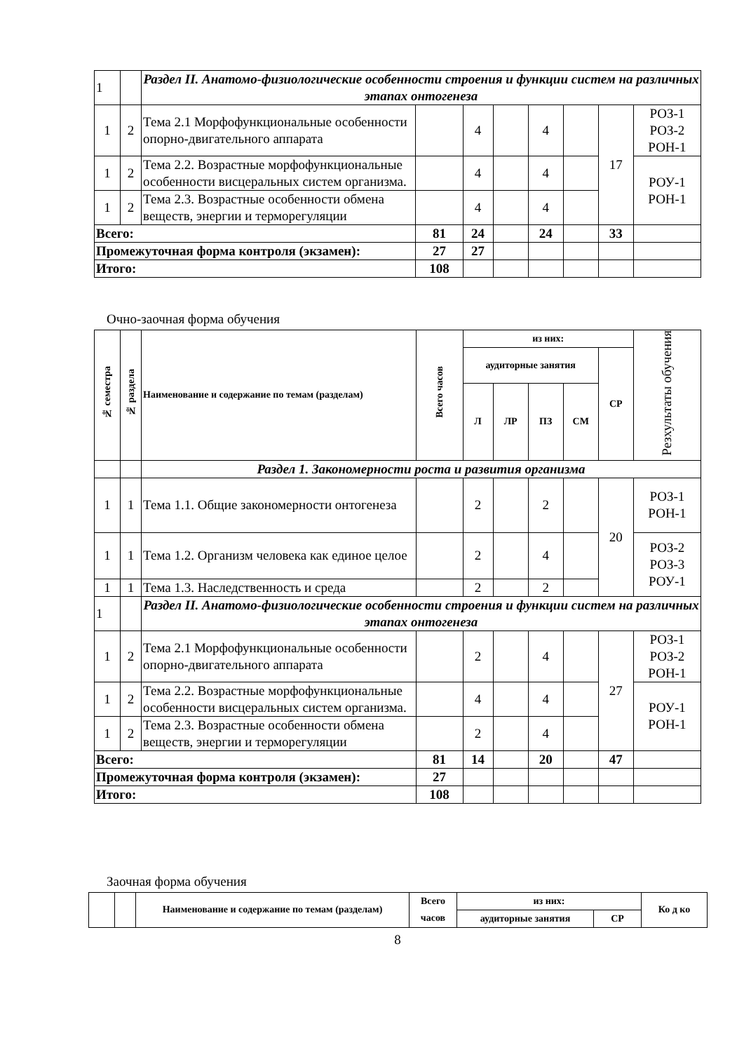| 1 | | Раздел II. Анатомо-физиологические особенности строения и функции систем на различных этапах онтогенеза | | | | | | | |
| 1 | 2 | Тема 2.1 Морфофункциональные особенности опорно-двигательного аппарата | | 4 | | 4 | | 17 | РОЗ-1 РОЗ-2 РОН-1 |
| 1 | 2 | Тема 2.2. Возрастные морфофункциональные особенности висцеральных систем организма. | | 4 | | 4 | | | РОУ-1 РОН-1 |
| 1 | 2 | Тема 2.3. Возрастные особенности обмена веществ, энергии и терморегуляции | | 4 | | 4 | | | |
| Всего: | | | 81 | 24 | | 24 | | 33 | |
| Промежуточная форма контроля (экзамен): | | | 27 | 27 | | | | | |
| Итого: | | | 108 | | | | | | |
Очно-заочная форма обучения
| № семестра | № раздела | Наименование и содержание по темам (разделам) | Всего часов | из них: | | | | | Резхультаты обучения |
| --- | --- | --- | --- | --- | --- | --- | --- | --- | --- |
| | | | | аудиторные занятия | | | | СР | |
| | | | | Л | ЛР | ПЗ | СМ | | |
| | | Раздел 1. Закономерности роста и развития организма | | | | | | | |
| 1 | 1 | Тема 1.1. Общие закономерности онтогенеза | | 2 | | 2 | | 20 | РОЗ-1 РОН-1 |
| 1 | 1 | Тема 1.2. Организм человека как единое целое | | 2 | | 4 | | | РОЗ-2 РОЗ-3 РОУ-1 |
| 1 | 1 | Тема 1.3. Наследственность и среда | | 2 | | 2 | | | |
| 1 | | Раздел II. Анатомо-физиологические особенности строения и функции систем на различных этапах онтогенеза | | | | | | | |
| 1 | 2 | Тема 2.1 Морфофункциональные особенности опорно-двигательного аппарата | | 2 | | 4 | | 27 | РОЗ-1 РОЗ-2 РОН-1 |
| 1 | 2 | Тема 2.2. Возрастные морфофункциональные особенности висцеральных систем организма. | | 4 | | 4 | | | РОУ-1 РОН-1 |
| 1 | 2 | Тема 2.3. Возрастные особенности обмена веществ, энергии и терморегуляции | | 2 | | 4 | | | |
| Всего: | | | 81 | 14 | | 20 | | 47 | |
| Промежуточная форма контроля (экзамен): | | | 27 | | | | | | |
| Итого: | | | 108 | | | | | | |
Заочная форма обучения
| | | Наименование и содержание по темам (разделам) | Всего часов | из них: | | Ко д ко |
| --- | --- | --- | --- | --- | --- | --- |
| | | | | аудиторные занятия | СР | |
8